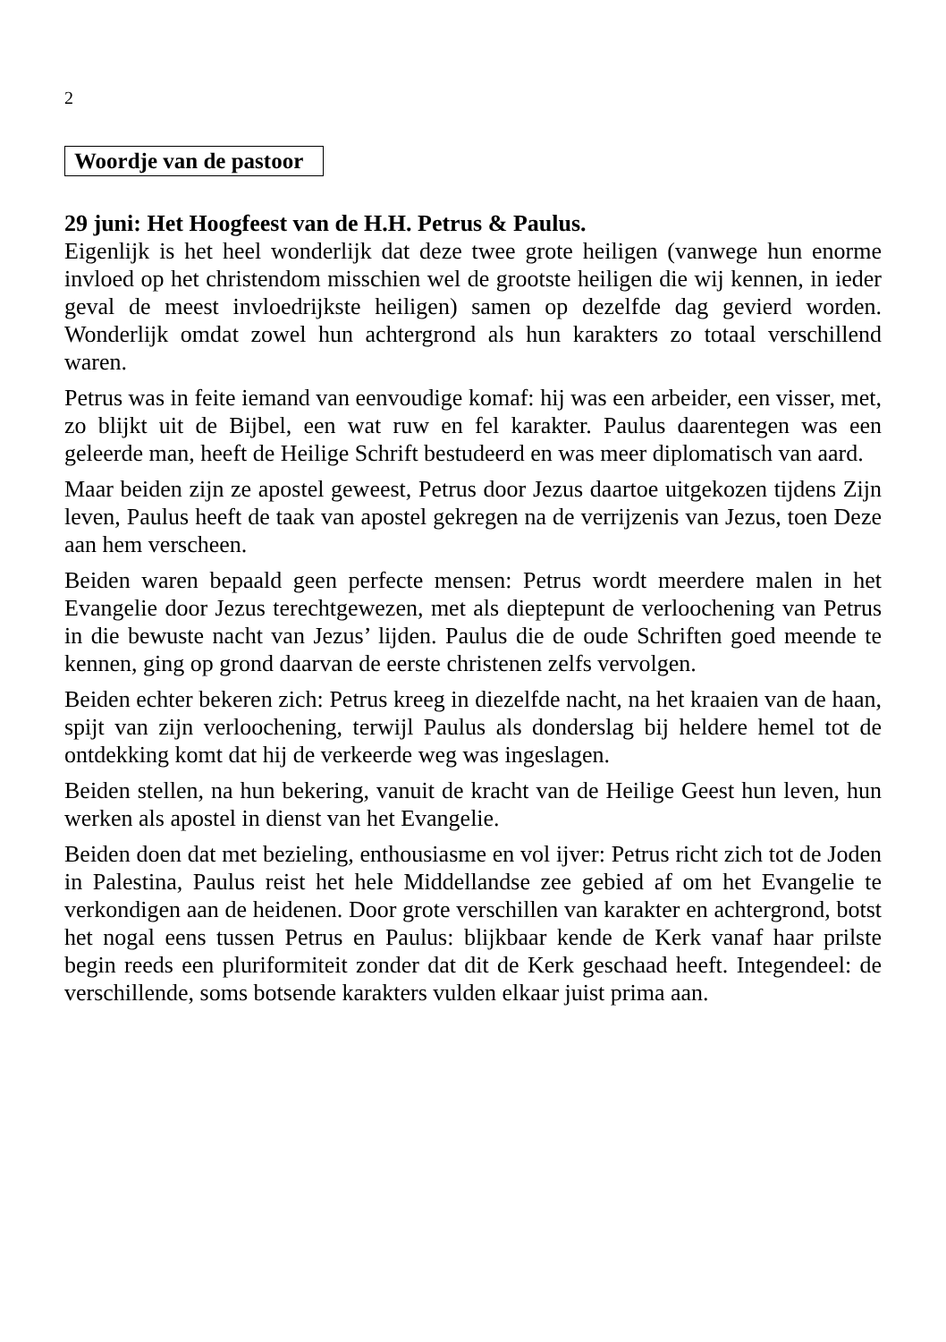2
Woordje van de pastoor
29 juni: Het Hoogfeest van de H.H. Petrus & Paulus.
Eigenlijk is het heel wonderlijk dat deze twee grote heiligen (vanwege hun enorme invloed op het christendom misschien wel de grootste heiligen die wij kennen, in ieder geval de meest invloedrijkste heiligen) samen op dezelfde dag gevierd worden. Wonderlijk omdat zowel hun achtergrond als hun karakters zo totaal verschillend waren.
Petrus was in feite iemand van eenvoudige komaf: hij was een arbeider, een visser, met, zo blijkt uit de Bijbel, een wat ruw en fel karakter. Paulus daarentegen was een geleerde man, heeft de Heilige Schrift bestudeerd en was meer diplomatisch van aard.
Maar beiden zijn ze apostel geweest, Petrus door Jezus daartoe uitgekozen tijdens Zijn leven, Paulus heeft de taak van apostel gekregen na de verrijzenis van Jezus, toen Deze aan hem verscheen.
Beiden waren bepaald geen perfecte mensen: Petrus wordt meerdere malen in het Evangelie door Jezus terechtgewezen, met als dieptepunt de verloochening van Petrus in die bewuste nacht van Jezus’ lijden. Paulus die de oude Schriften goed meende te kennen, ging op grond daarvan de eerste christenen zelfs vervolgen.
Beiden echter bekeren zich: Petrus kreeg in diezelfde nacht, na het kraaien van de haan, spijt van zijn verloochening, terwijl Paulus als donderslag bij heldere hemel tot de ontdekking komt dat hij de verkeerde weg was ingeslagen.
Beiden stellen, na hun bekering, vanuit de kracht van de Heilige Geest hun leven, hun werken als apostel in dienst van het Evangelie.
Beiden doen dat met bezieling, enthousiasme en vol ijver: Petrus richt zich tot de Joden in Palestina, Paulus reist het hele Middellandse zee gebied af om het Evangelie te verkondigen aan de heidenen. Door grote verschillen van karakter en achtergrond, botst het nogal eens tussen Petrus en Paulus: blijkbaar kende de Kerk vanaf haar prilste begin reeds een pluriformiteit zonder dat dit de Kerk geschaad heeft. Integendeel: de verschillende, soms botsende karakters vulden elkaar juist prima aan.